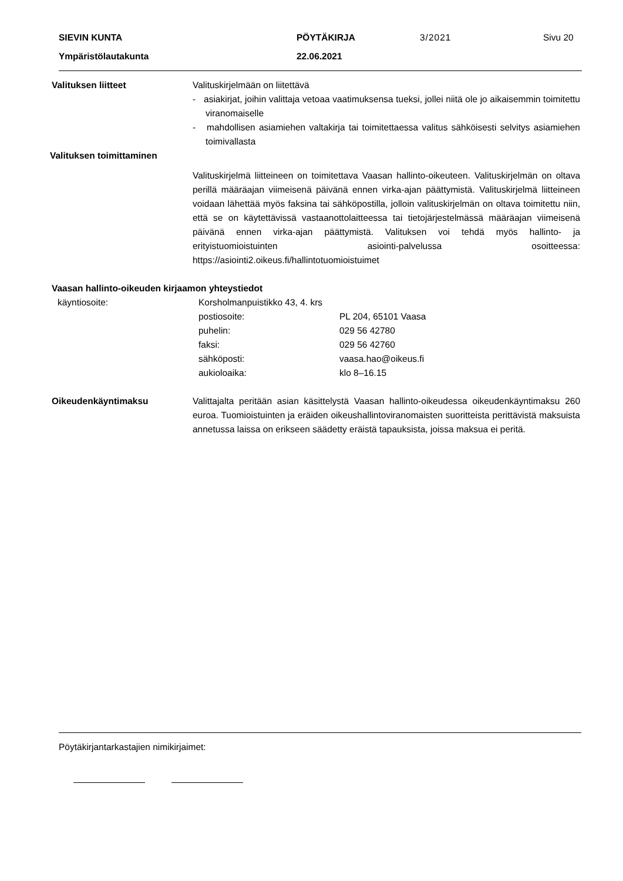SIEVIN KUNTA PÖYTÄKIRJA 3/2021 Sivu 20
Ympäristölautakunta 22.06.2021
Valituksen liitteet Valituskirjelmään on liitettävä
- asiakirjat, joihin valittaja vetoaa vaatimuksensa tueksi, jollei niitä ole jo aikaisemmin toimitettu viranomaiselle
- mahdollisen asiamiehen valtakirja tai toimitettaessa valitus sähköisesti selvitys asiamiehen toimivallasta
Valituksen toimittaminen
Valituskirjelmä liitteineen on toimitettava Vaasan hallinto-oikeuteen. Valituskirjelmän on oltava perillä määräajan viimeisenä päivänä ennen virka-ajan päättymistä. Valituskirjelmä liitteineen voidaan lähettää myös faksina tai sähköpostilla, jolloin valituskirjelmän on oltava toimitettu niin, että se on käytettävissä vastaanottolaitteessa tai tietojärjestelmässä määräajan viimeisenä päivänä ennen virka-ajan päättymistä. Valituksen voi tehdä myös hallinto- ja erityistuomioistuinten asiointi-palvelussa osoitteessa: https://asiointi2.oikeus.fi/hallintotuomioistuimet
Vaasan hallinto-oikeuden kirjaamon yhteystiedot
| käyntiosoite: | Korsholmanpuistikko 43, 4. krs | |
| | postiosoite: | PL 204, 65101 Vaasa |
| | puhelin: | 029 56 42780 |
| | faksi: | 029 56 42760 |
| | sähköposti: | vaasa.hao@oikeus.fi |
| | aukioloaika: | klo 8–16.15 |
Oikeudenkäyntimaksu Valittajalta peritään asian käsittelystä Vaasan hallinto-oikeudessa oikeudenkäyntimaksu 260 euroa. Tuomioistuinten ja eräiden oikeushallintoviranomaisten suoritteista perittävistä maksuista annetussa laissa on erikseen säädetty eräistä tapauksista, joissa maksua ei peritä.
Pöytäkirjantarkastajien nimikirjaimet: